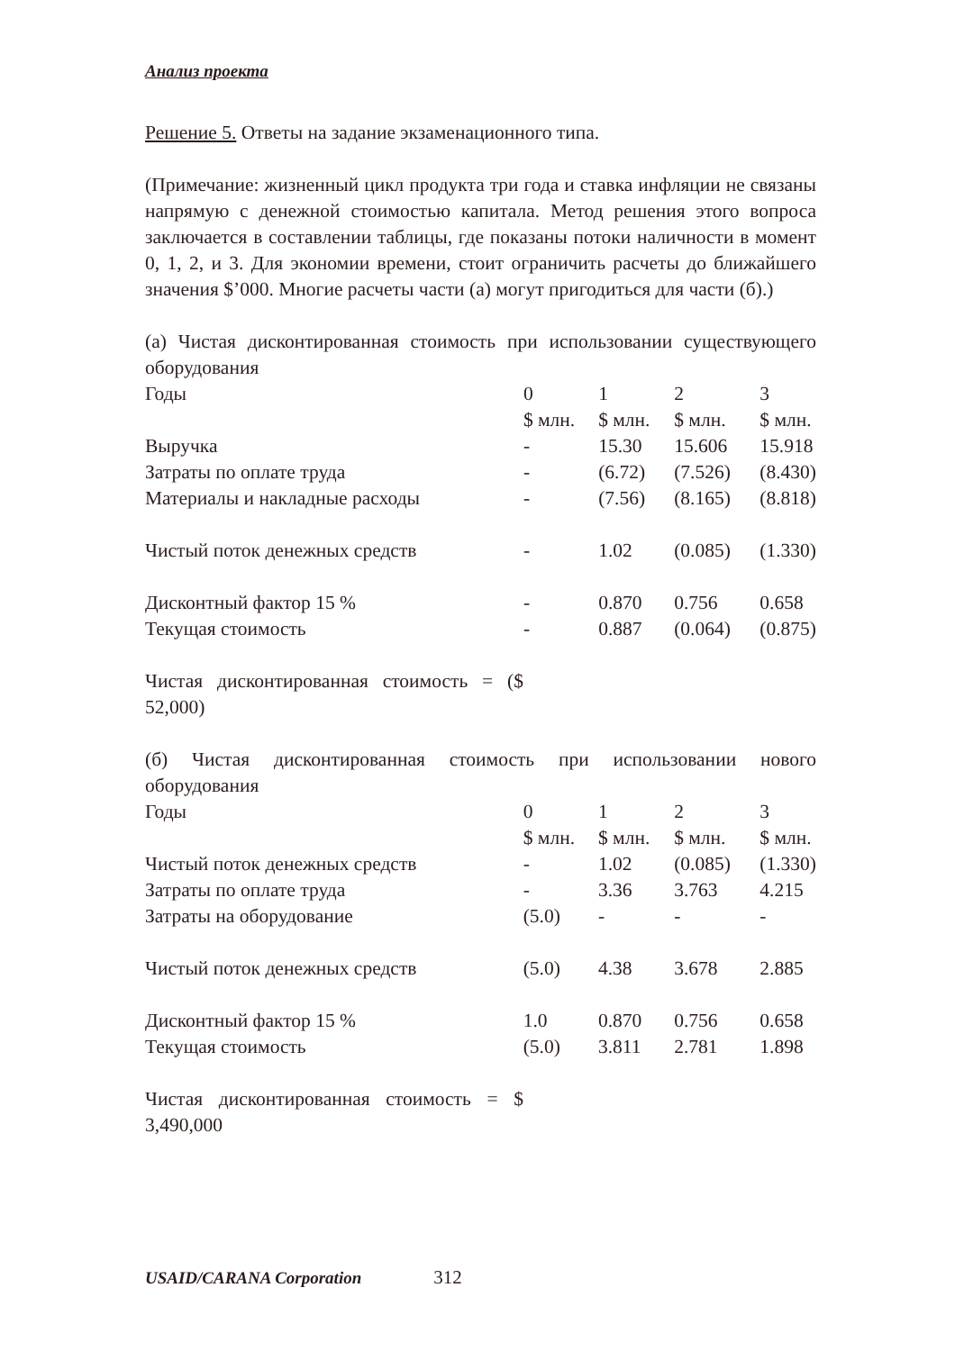Анализ проекта
Решение 5. Ответы на задание экзаменационного типа.
(Примечание: жизненный цикл продукта три года и ставка инфляции не связаны напрямую с денежной стоимостью капитала. Метод решения этого вопроса заключается в составлении таблицы, где показаны потоки наличности в момент 0, 1, 2, и 3. Для экономии времени, стоит ограничить расчеты до ближайшего значения $’000. Многие расчеты части (а) могут пригодиться для части (б).)
(а) Чистая дисконтированная стоимость при использовании существующего оборудования
| Годы | 0 | 1 | 2 | 3 |
| | $ млн. | $ млн. | $ млн. | $ млн. |
| Выручка | - | 15.30 | 15.606 | 15.918 |
| Затраты по оплате труда | - | (6.72) | (7.526) | (8.430) |
| Материалы и накладные расходы | - | (7.56) | (8.165) | (8.818) |
| Чистый поток денежных средств | - | 1.02 | (0.085) | (1.330) |
| Дисконтный фактор 15 % | - | 0.870 | 0.756 | 0.658 |
| Текущая стоимость | - | 0.887 | (0.064) | (0.875) |
Чистая дисконтированная стоимость = ($ 52,000)
(б) Чистая дисконтированная стоимость при использовании нового оборудования
| Годы | 0 | 1 | 2 | 3 |
| | $ млн. | $ млн. | $ млн. | $ млн. |
| Чистый поток денежных средств | - | 1.02 | (0.085) | (1.330) |
| Затраты по оплате труда | - | 3.36 | 3.763 | 4.215 |
| Затраты на оборудование | (5.0) | - | - | - |
| Чистый поток денежных средств | (5.0) | 4.38 | 3.678 | 2.885 |
| Дисконтный фактор 15 % | 1.0 | 0.870 | 0.756 | 0.658 |
| Текущая стоимость | (5.0) | 3.811 | 2.781 | 1.898 |
Чистая дисконтированная стоимость = $ 3,490,000
USAID/CARANA Corporation 312